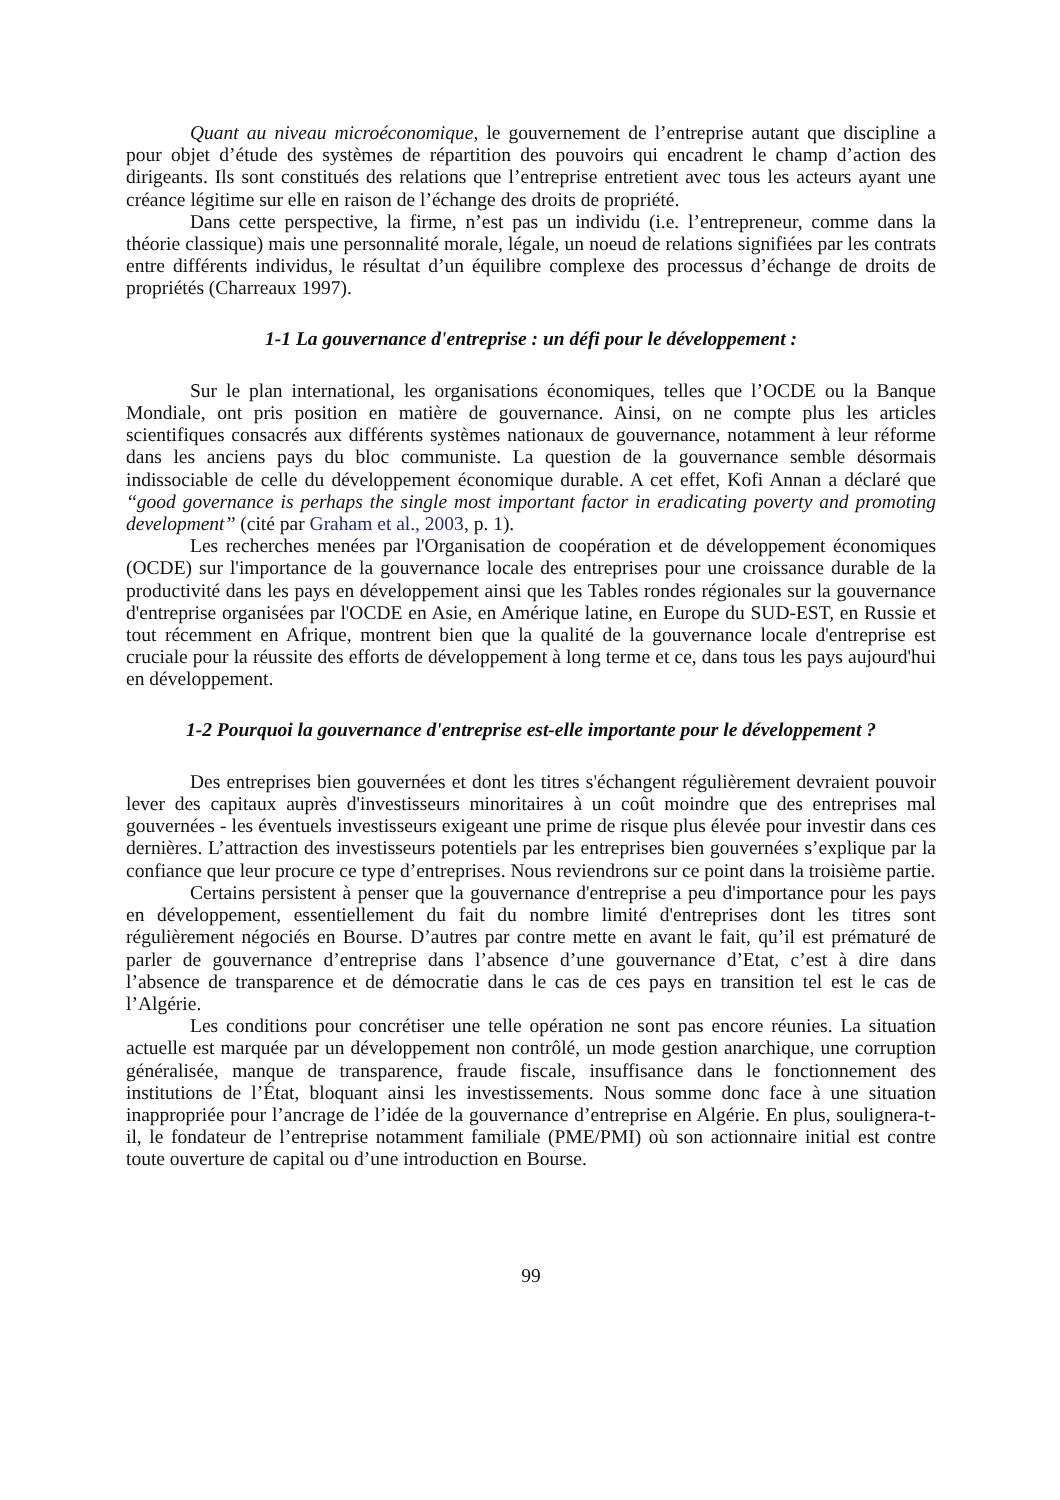Quant au niveau microéconomique, le gouvernement de l’entreprise autant que discipline a pour objet d’étude des systèmes de répartition des pouvoirs qui encadrent le champ d’action des dirigeants. Ils sont constitués des relations que l’entreprise entretient avec tous les acteurs ayant une créance légitime sur elle en raison de l’échange des droits de propriété.
Dans cette perspective, la firme, n’est pas un individu (i.e. l’entrepreneur, comme dans la théorie classique) mais une personnalité morale, légale, un noeud de relations signifiées par les contrats entre différents individus, le résultat d’un équilibre complexe des processus d’échange de droits de propriétés (Charreaux 1997).
1-1 La gouvernance d'entreprise : un défi pour le développement :
Sur le plan international, les organisations économiques, telles que l’OCDE ou la Banque Mondiale, ont pris position en matière de gouvernance. Ainsi, on ne compte plus les articles scientifiques consacrés aux différents systèmes nationaux de gouvernance, notamment à leur réforme dans les anciens pays du bloc communiste. La question de la gouvernance semble désormais indissociable de celle du développement économique durable. A cet effet, Kofi Annan a déclaré que ‘‘good governance is perhaps the single most important factor in eradicating poverty and promoting development’’ (cité par Graham et al., 2003, p. 1).
Les recherches menées par l'Organisation de coopération et de développement économiques (OCDE) sur l'importance de la gouvernance locale des entreprises pour une croissance durable de la productivité dans les pays en développement ainsi que les Tables rondes régionales sur la gouvernance d'entreprise organisées par l'OCDE en Asie, en Amérique latine, en Europe du SUD-EST, en Russie et tout récemment en Afrique, montrent bien que la qualité de la gouvernance locale d'entreprise est cruciale pour la réussite des efforts de développement à long terme et ce, dans tous les pays aujourd'hui en développement.
1-2 Pourquoi la gouvernance d'entreprise est-elle importante pour le développement ?
Des entreprises bien gouvernées et dont les titres s'échangent régulièrement devraient pouvoir lever des capitaux auprès d'investisseurs minoritaires à un coût moindre que des entreprises mal gouvernées - les éventuels investisseurs exigeant une prime de risque plus élevée pour investir dans ces dernières. L’attraction des investisseurs potentiels par les entreprises bien gouvernées s’explique par la confiance que leur procure ce type d’entreprises. Nous reviendrons sur ce point dans la troisième partie.
Certains persistent à penser que la gouvernance d'entreprise a peu d'importance pour les pays en développement, essentiellement du fait du nombre limité d'entreprises dont les titres sont régulièrement négociés en Bourse. D’autres par contre mette en avant le fait, qu’il est prématuré de parler de gouvernance d’entreprise dans l’absence d’une gouvernance d’Etat, c’est à dire dans l’absence de transparence et de démocratie dans le cas de ces pays en transition tel est le cas de l’Algérie.
Les conditions pour concrétiser une telle opération ne sont pas encore réunies. La situation actuelle est marquée par un développement non contrôlé, un mode gestion anarchique, une corruption généralisée, manque de transparence, fraude fiscale, insuffisance dans le fonctionnement des institutions de l’État, bloquant ainsi les investissements. Nous somme donc face à une situation inappropriée pour l’ancrage de l’idée de la gouvernance d’entreprise en Algérie. En plus, soulignera-t-il, le fondateur de l’entreprise notamment familiale (PME/PMI) où son actionnaire initial est contre toute ouverture de capital ou d’une introduction en Bourse.
99